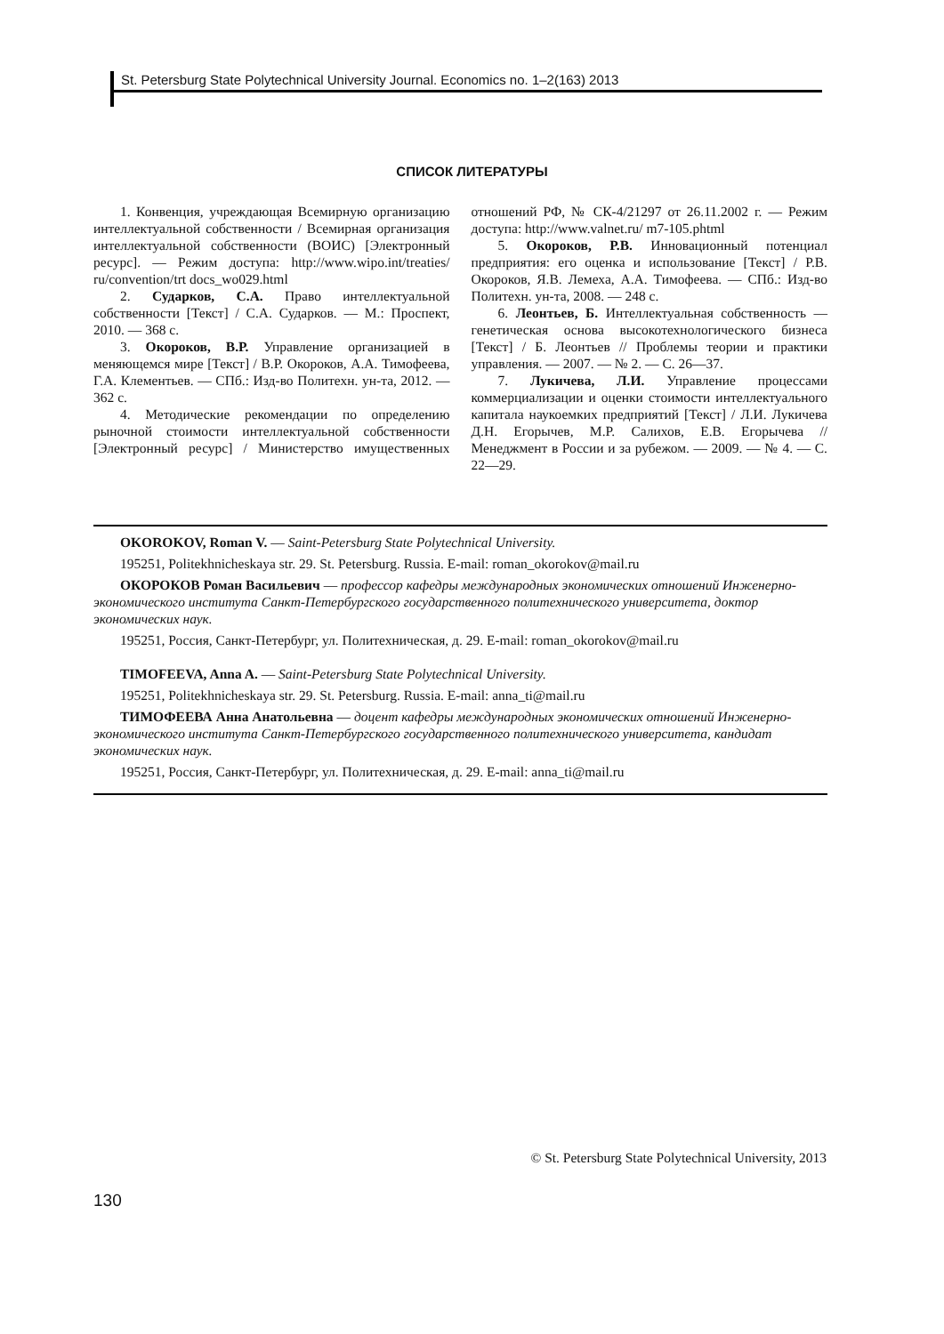St. Petersburg State Polytechnical University Journal. Economics no. 1–2(163) 2013
СПИСОК ЛИТЕРАТУРЫ
1. Конвенция, учреждающая Всемирную организацию интеллектуальной собственности / Всемирная организация интеллектуальной собственности (ВОИС) [Электронный ресурс]. — Режим доступа: http://www.wipo.int/treaties/ ru/convention/trt docs_wo029.html
2. Сударков, С.А. Право интеллектуальной собственности [Текст] / С.А. Сударков. — М.: Проспект, 2010. — 368 с.
3. Окороков, В.Р. Управление организацией в меняющемся мире [Текст] / В.Р. Окороков, А.А. Тимофеева, Г.А. Клементьев. — СПб.: Изд-во Политехн. ун-та, 2012. — 362 с.
4. Методические рекомендации по определению рыночной стоимости интеллектуальной собственности [Электронный ресурс] / Министерство имущественных отношений РФ, № СК-4/21297 от 26.11.2002 г. — Режим доступа: http://www.valnet.ru/ m7-105.phtml
5. Окороков, Р.В. Инновационный потенциал предприятия: его оценка и использование [Текст] / Р.В. Окороков, Я.В. Лемеха, А.А. Тимофеева. — СПб.: Изд-во Политехн. ун-та, 2008. — 248 с.
6. Леонтьев, Б. Интеллектуальная собственность — генетическая основа высокотехнологического бизнеса [Текст] / Б. Леонтьев // Проблемы теории и практики управления. — 2007. — № 2. — С. 26—37.
7. Лукичева, Л.И. Управление процессами коммерциализации и оценки стоимости интеллектуального капитала наукоемких предприятий [Текст] / Л.И. Лукичева Д.Н. Егорычев, М.Р. Салихов, Е.В. Егорычева // Менеджмент в России и за рубежом. — 2009. — № 4. — С. 22—29.
OKOROKOV, Roman V. — Saint-Petersburg State Polytechnical University.
195251, Politekhnicheskaya str. 29. St. Petersburg. Russia. E-mail: roman_okorokov@mail.ru
ОКОРОКОВ Роман Васильевич — профессор кафедры международных экономических отношений Инженерно-экономического института Санкт-Петербургского государственного политехнического университета, доктор экономических наук.
195251, Россия, Санкт-Петербург, ул. Политехническая, д. 29. E-mail: roman_okorokov@mail.ru
TIMOFEEVA, Anna A. — Saint-Petersburg State Polytechnical University.
195251, Politekhnicheskaya str. 29. St. Petersburg. Russia. E-mail: anna_ti@mail.ru
ТИМОФЕЕВА Анна Анатольевна — доцент кафедры международных экономических отношений Инженерно-экономического института Санкт-Петербургского государственного политехнического университета, кандидат экономических наук.
195251, Россия, Санкт-Петербург, ул. Политехническая, д. 29. E-mail: anna_ti@mail.ru
© St. Petersburg State Polytechnical University, 2013
130